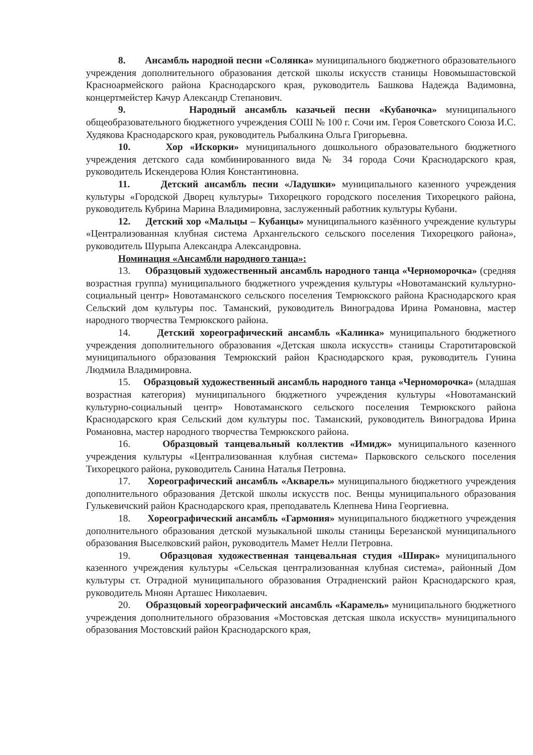8. Ансамбль народной песни «Солянка» муниципального бюджетного образовательного учреждения дополнительного образования детской школы искусств станицы Новомышастовской Красноармейского района Краснодарского края, руководитель Башкова Надежда Вадимовна, концертмейстер Качур Александр Степанович.
9. Народный ансамбль казачьей песни «Кубаночка» муниципального общеобразовательного бюджетного учреждения СОШ № 100 г. Сочи им. Героя Советского Союза И.С. Худякова Краснодарского края, руководитель Рыбалкина Ольга Григорьевна.
10. Хор «Искорки» муниципального дошкольного образовательного бюджетного учреждения детского сада комбинированного вида № 34 города Сочи Краснодарского края, руководитель Искендерова Юлия Константиновна.
11. Детский ансамбль песни «Ладушки» муниципального казенного учреждения культуры «Городской Дворец культуры» Тихорецкого городского поселения Тихорецкого района, руководитель Кубрина Марина Владимировна, заслуженный работник культуры Кубани.
12. Детский хор «Мальцы – Кубанцы» муниципального казённого учреждение культуры «Централизованная клубная система Архангельского сельского поселения Тихорецкого района», руководитель Шурыпа Александра Александровна.
Номинация «Ансамбли народного танца»:
13. Образцовый художественный ансамбль народного танца «Черноморочка» (средняя возрастная группа) муниципального бюджетного учреждения культуры «Новотаманский культурно-социальный центр» Новотаманского сельского поселения Темрюкского района Краснодарского края Сельский дом культуры пос. Таманский, руководитель Виноградова Ирина Романовна, мастер народного творчества Темрюкского района.
14. Детский хореографический ансамбль «Калинка» муниципального бюджетного учреждения дополнительного образования «Детская школа искусств» станицы Старотитаровской муниципального образования Темрюкский район Краснодарского края, руководитель Гунина Людмила Владимировна.
15. Образцовый художественный ансамбль народного танца «Черноморочка» (младшая возрастная категория) муниципального бюджетного учреждения культуры «Новотаманский культурно-социальный центр» Новотаманского сельского поселения Темрюкского района Краснодарского края Сельский дом культуры пос. Таманский, руководитель Виноградова Ирина Романовна, мастер народного творчества Темрюкского района.
16. Образцовый танцевальный коллектив «Имидж» муниципального казенного учреждения культуры «Централизованная клубная система» Парковского сельского поселения Тихорецкого района, руководитель Санина Наталья Петровна.
17. Хореографический ансамбль «Акварель» муниципального бюджетного учреждения дополнительного образования Детской школы искусств пос. Венцы муниципального образования Гулькевичский район Краснодарского края, преподаватель Клепнева Нина Георгиевна.
18. Хореографический ансамбль «Гармония» муниципального бюджетного учреждения дополнительного образования детской музыкальной школы станицы Березанской муниципального образования Выселковский район, руководитель Мамет Нелли Петровна.
19. Образцовая художественная танцевальная студия «Ширак» муниципального казенного учреждения культуры «Сельская централизованная клубная система», районный Дом культуры ст. Отрадной муниципального образования Отрадненский район Краснодарского края, руководитель Мноян Арташес Николаевич.
20. Образцовый хореографический ансамбль «Карамель» муниципального бюджетного учреждения дополнительного образования «Мостовская детская школа искусств» муниципального образования Мостовский район Краснодарского края,